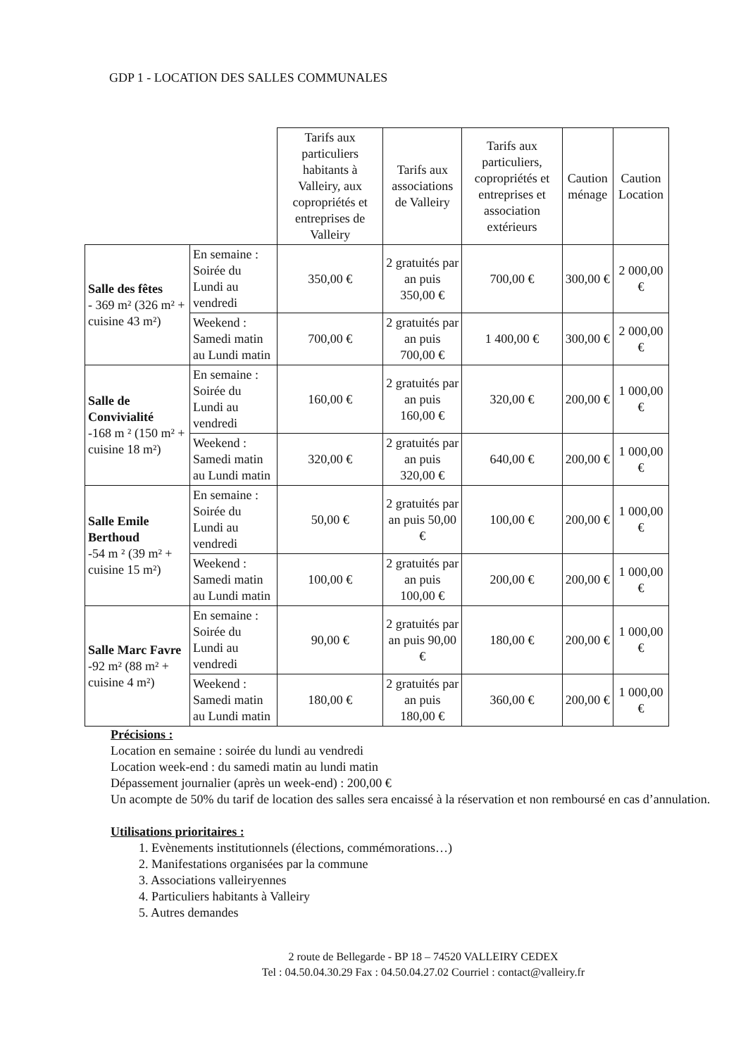GDP 1 - LOCATION DES SALLES COMMUNALES
| | | Tarifs aux particuliers habitants à Valleiry, aux copropriétés et entreprises de Valleiry | Tarifs aux associations de Valleiry | Tarifs aux particuliers, copropriétés et entreprises et association extérieurs | Caution ménage | Caution Location |
| --- | --- | --- | --- | --- | --- | --- |
| Salle des fêtes - 369 m² (326 m² + cuisine 43 m²) | En semaine : Soirée du Lundi au vendredi | 350,00 € | 2 gratuités par an puis 350,00 € | 700,00 € | 300,00 € | 2 000,00 € |
| | Weekend : Samedi matin au Lundi matin | 700,00 € | 2 gratuités par an puis 700,00 € | 1 400,00 € | 300,00 € | 2 000,00 € |
| Salle de Convivialité -168 m ² (150 m² + cuisine 18 m²) | En semaine : Soirée du Lundi au vendredi | 160,00 € | 2 gratuités par an puis 160,00 € | 320,00 € | 200,00 € | 1 000,00 € |
| | Weekend : Samedi matin au Lundi matin | 320,00 € | 2 gratuités par an puis 320,00 € | 640,00 € | 200,00 € | 1 000,00 € |
| Salle Emile Berthoud -54 m ² (39 m² + cuisine 15 m²) | En semaine : Soirée du Lundi au vendredi | 50,00 € | 2 gratuités par an puis 50,00 € | 100,00 € | 200,00 € | 1 000,00 € |
| | Weekend : Samedi matin au Lundi matin | 100,00 € | 2 gratuités par an puis 100,00 € | 200,00 € | 200,00 € | 1 000,00 € |
| Salle Marc Favre -92 m² (88 m² + cuisine 4 m²) | En semaine : Soirée du Lundi au vendredi | 90,00 € | 2 gratuités par an puis 90,00 € | 180,00 € | 200,00 € | 1 000,00 € |
| | Weekend : Samedi matin au Lundi matin | 180,00 € | 2 gratuités par an puis 180,00 € | 360,00 € | 200,00 € | 1 000,00 € |
Précisions :
Location en semaine : soirée du lundi au vendredi
Location week-end : du samedi matin au lundi matin
Dépassement journalier (après un week-end) : 200,00 €
Un acompte de 50% du tarif de location des salles sera encaissé à la réservation et non remboursé en cas d’annulation.
Utilisations prioritaires :
1. Evènements institutionnels (élections, commémorations…)
2. Manifestations organisées par la commune
3. Associations valleiryennes
4. Particuliers habitants à Valleiry
5. Autres demandes
2 route de Bellegarde - BP 18 – 74520 VALLEIRY CEDEX
Tel : 04.50.04.30.29 Fax : 04.50.04.27.02 Courriel : contact@valleiry.fr